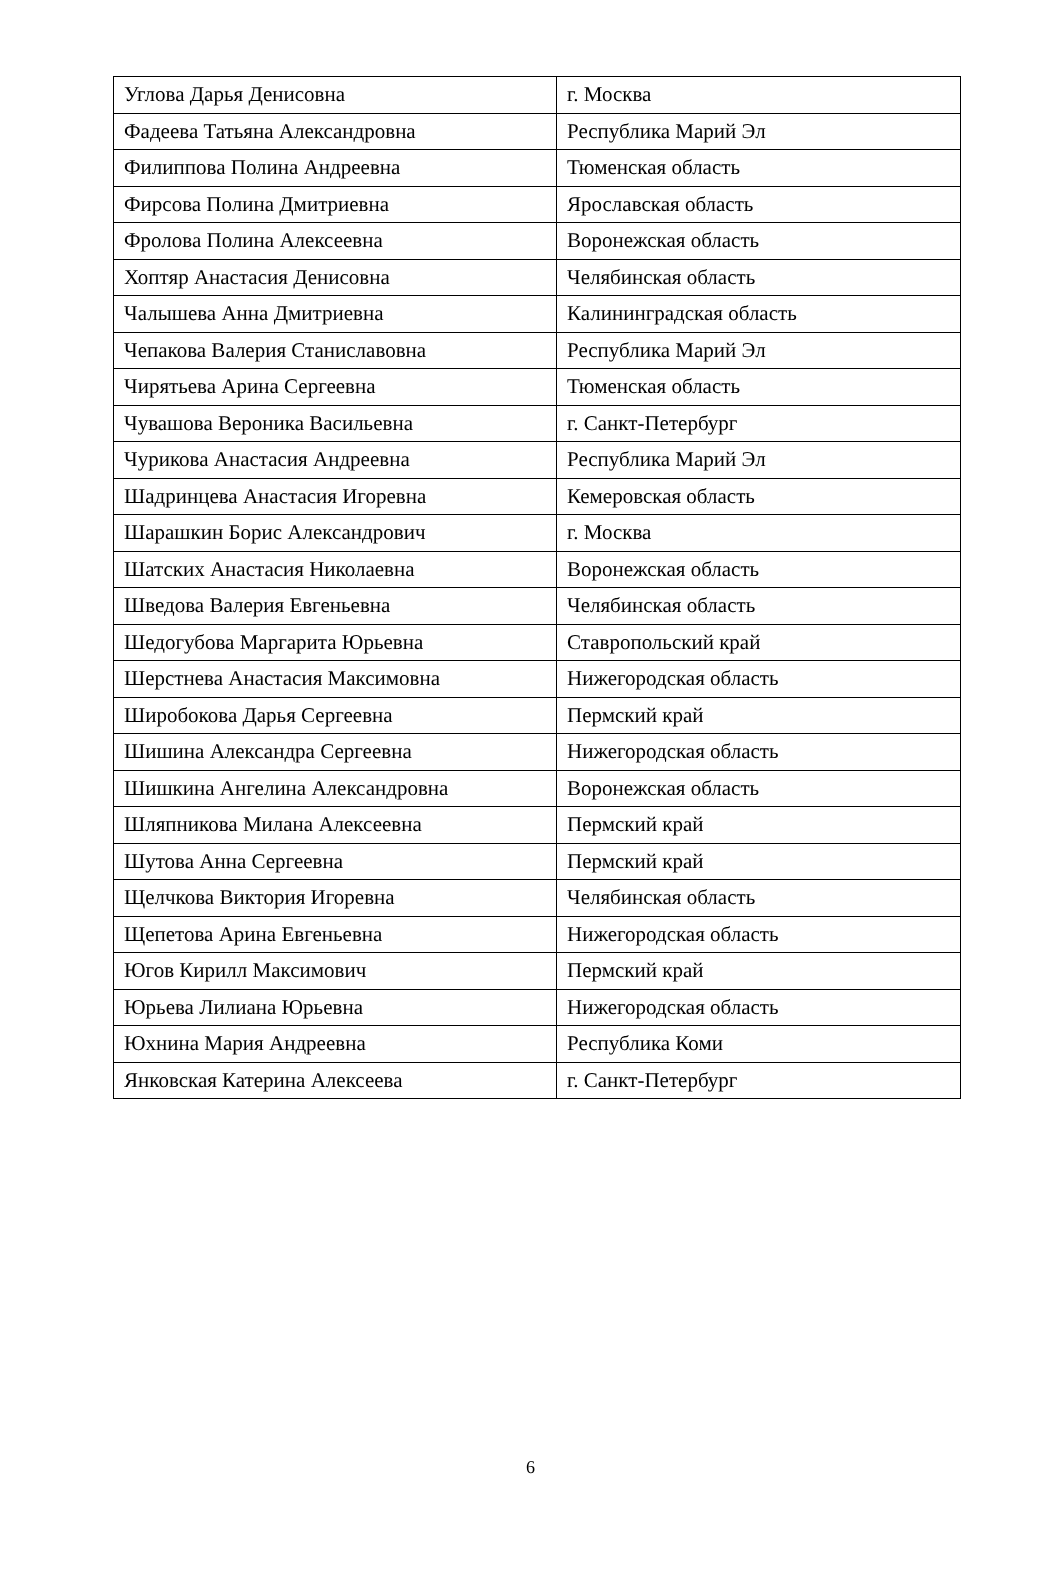| Углова Дарья Денисовна | г. Москва |
| Фадеева Татьяна Александровна | Республика Марий Эл |
| Филиппова Полина Андреевна | Тюменская область |
| Фирсова Полина Дмитриевна | Ярославская область |
| Фролова Полина Алексеевна | Воронежская область |
| Хоптяр Анастасия Денисовна | Челябинская область |
| Чалышева Анна Дмитриевна | Калининградская область |
| Чепакова Валерия Станиславовна | Республика Марий Эл |
| Чирятьева Арина Сергеевна | Тюменская область |
| Чувашова Вероника Васильевна | г. Санкт-Петербург |
| Чурикова Анастасия Андреевна | Республика Марий Эл |
| Шадринцева Анастасия Игоревна | Кемеровская область |
| Шарашкин Борис Александрович | г. Москва |
| Шатских Анастасия Николаевна | Воронежская область |
| Шведова Валерия Евгеньевна | Челябинская область |
| Шедогубова Маргарита Юрьевна | Ставропольский край |
| Шерстнева Анастасия Максимовна | Нижегородская область |
| Широбокова Дарья Сергеевна | Пермский край |
| Шишина Александра Сергеевна | Нижегородская область |
| Шишкина Ангелина Александровна | Воронежская область |
| Шляпникова Милана Алексеевна | Пермский край |
| Шутова Анна Сергеевна | Пермский край |
| Щелчкова Виктория Игоревна | Челябинская область |
| Щепетова Арина Евгеньевна | Нижегородская область |
| Югов Кирилл Максимович | Пермский край |
| Юрьева Лилиана Юрьевна | Нижегородская область |
| Юхнина Мария Андреевна | Республика Коми |
| Янковская Катерина Алексеева | г. Санкт-Петербург |
6